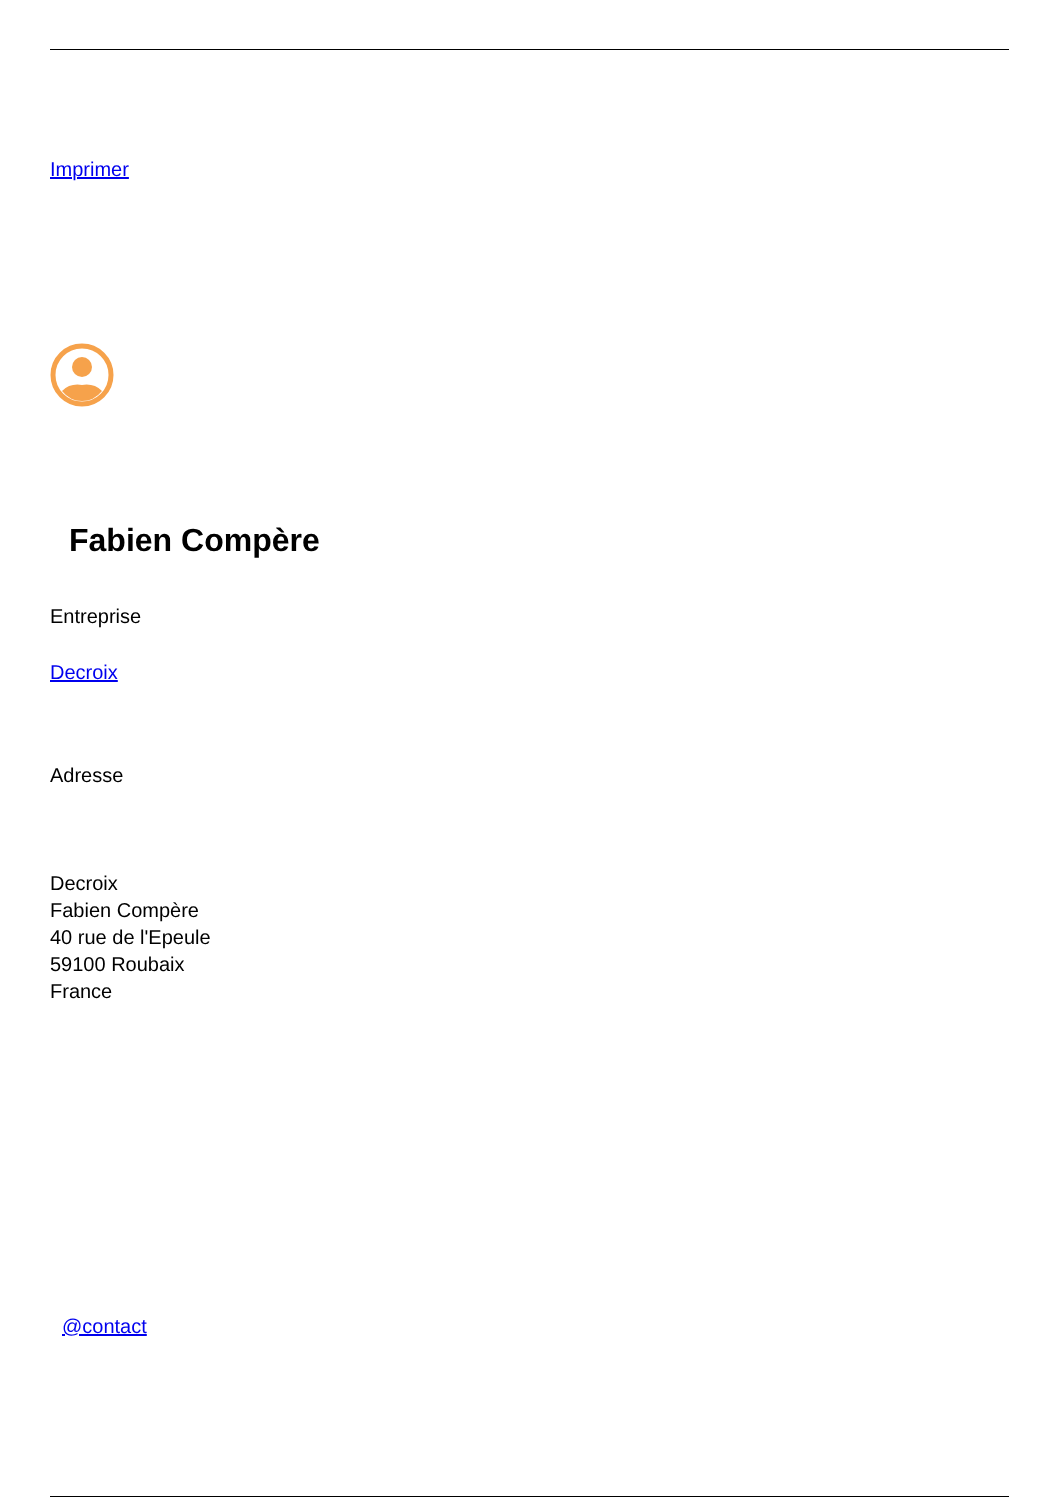Imprimer
Fabien Compère
Entreprise
Decroix
Adresse
Decroix
Fabien Compère
40 rue de l'Epeule
59100 Roubaix
France
@contact